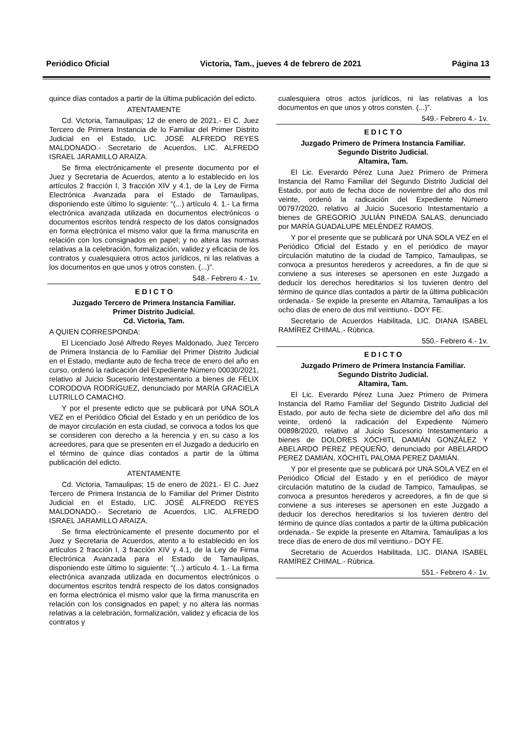Periódico Oficial Victoria, Tam., jueves 4 de febrero de 2021 Página 13
quince días contados a partir de la última publicación del edicto.
ATENTAMENTE
Cd. Victoria, Tamaulipas; 12 de enero de 2021.- El C. Juez Tercero de Primera Instancia de lo Familiar del Primer Distrito Judicial en el Estado, LIC. JOSÉ ALFREDO REYES MALDONADO.- Secretario de Acuerdos, LIC. ALFREDO ISRAEL JARAMILLO ARAIZA.
Se firma electrónicamente el presente documento por el Juez y Secretaria de Acuerdos, atento a lo establecido en los artículos 2 fracción I, 3 fracción XIV y 4.1, de la Ley de Firma Electrónica Avanzada para el Estado de Tamaulipas, disponiendo este último lo siguiente: “(...) artículo 4. 1.- La firma electrónica avanzada utilizada en documentos electrónicos o documentos escritos tendrá respecto de los datos consignados en forma electrónica el mismo valor que la firma manuscrita en relación con los consignados en papel; y no altera las normas relativas a la celebración, formalización, validez y eficacia de los contratos y cualesquiera otros actos jurídicos, ni las relativas a los documentos en que unos y otros consten. (...)”.
548.- Febrero 4.- 1v.
E D I C T O
Juzgado Tercero de Primera Instancia Familiar.
Primer Distrito Judicial.
Cd. Victoria, Tam.
A QUIEN CORRESPONDA:
El Licenciado José Alfredo Reyes Maldonado, Juez Tercero de Primera Instancia de lo Familiar del Primer Distrito Judicial en el Estado, mediante auto de fecha trece de enero del año en curso, ordenó la radicación del Expediente Número 00030/2021, relativo al Juicio Sucesorio Intestamentario a bienes de FÉLIX CORODOVA RODRÍGUEZ, denunciado por MARÍA GRACIELA LUTRILLO CAMACHO.
Y por el presente edicto que se publicará por UNA SOLA VEZ en el Periódico Oficial del Estado y en un periódico de los de mayor circulación en esta ciudad, se convoca a todos los que se consideren con derecho a la herencia y en su caso a los acreedores, para que se presenten en el Juzgado a deducirlo en el término de quince días contados a partir de la última publicación del edicto.
ATENTAMENTE
Cd. Victoria, Tamaulipas; 15 de enero de 2021.- El C. Juez Tercero de Primera Instancia de lo Familiar del Primer Distrito Judicial en el Estado, LIC. JOSÉ ALFREDO REYES MALDONADO.- Secretario de Acuerdos, LIC. ALFREDO ISRAEL JARAMILLO ARAIZA.
Se firma electrónicamente el presente documento por el Juez y Secretaria de Acuerdos, atento a lo establecido en los artículos 2 fracción I, 3 fracción XIV y 4.1, de la Ley de Firma Electrónica Avanzada para el Estado de Tamaulipas, disponiendo este último lo siguiente: “(...) artículo 4. 1.- La firma electrónica avanzada utilizada en documentos electrónicos o documentos escritos tendrá respecto de los datos consignados en forma electrónica el mismo valor que la firma manuscrita en relación con los consignados en papel; y no altera las normas relativas a la celebración, formalización, validez y eficacia de los contratos y
cualesquiera otros actos jurídicos, ni las relativas a los documentos en que unos y otros consten. (...)”.
549.- Febrero 4.- 1v.
E D I C T O
Juzgado Primero de Primera Instancia Familiar.
Segundo Distrito Judicial.
Altamira, Tam.
El Lic. Everardo Pérez Luna Juez Primero de Primera Instancia del Ramo Familiar del Segundo Distrito Judicial del Estado, por auto de fecha doce de noviembre del año dos mil veinte, ordenó la radicación del Expediente Número 00797/2020, relativo al Juicio Sucesorio Intestamentario a bienes de GREGORIO JULIÁN PINEDA SALAS, denunciado por MARÍA GUADALUPE MELÉNDEZ RAMOS.
Y por el presente que se publicará por UNA SOLA VEZ en el Periódico Oficial del Estado y en el periódico de mayor circulación matutino de la ciudad de Tampico, Tamaulipas, se convoca a presuntos herederos y acreedores, a fin de que si conviene a sus intereses se apersonen en este Juzgado a deducir los derechos hereditarios si los tuvieren dentro del término de quince días contados a partir de la última publicación ordenada.- Se expide la presente en Altamira, Tamaulipas a los ocho días de enero de dos mil veintiuno.- DOY FE.
Secretario de Acuerdos Habilitada, LIC. DIANA ISABEL RAMÍREZ CHIMAL.- Rúbrica.
550.- Febrero 4.- 1v.
E D I C T O
Juzgado Primero de Primera Instancia Familiar.
Segundo Distrito Judicial.
Altamira, Tam.
El Lic. Everardo Pérez Luna Juez Primero de Primera Instancia del Ramo Familiar del Segundo Distrito Judicial del Estado, por auto de fecha siete de diciembre del año dos mil veinte, ordenó la radicación del Expediente Número 00898/2020, relativo al Juicio Sucesorio Intestamentario a bienes de DOLORES XÓCHITL DAMIÁN GONZÁLEZ Y ABELARDO PEREZ PEQUEÑO, denunciado por ABELARDO PEREZ DAMIÁN, XÓCHITL PALOMA PEREZ DAMIÁN.
Y por el presente que se publicará por UNA SOLA VEZ en el Periódico Oficial del Estado y en el periódico de mayor circulación matutino de la ciudad de Tampico, Tamaulipas, se convoca a presuntos herederos y acreedores, a fin de que si conviene a sus intereses se apersonen en este Juzgado a deducir los derechos hereditarios si los tuvieren dentro del término de quince días contados a partir de la última publicación ordenada.- Se expide la presente en Altamira, Tamaulipas a los trece días de enero de dos mil veintiuno.- DOY FE.
Secretario de Acuerdos Habilitada, LIC. DIANA ISABEL RAMÍREZ CHIMAL.- Rúbrica.
551.- Febrero 4.- 1v.